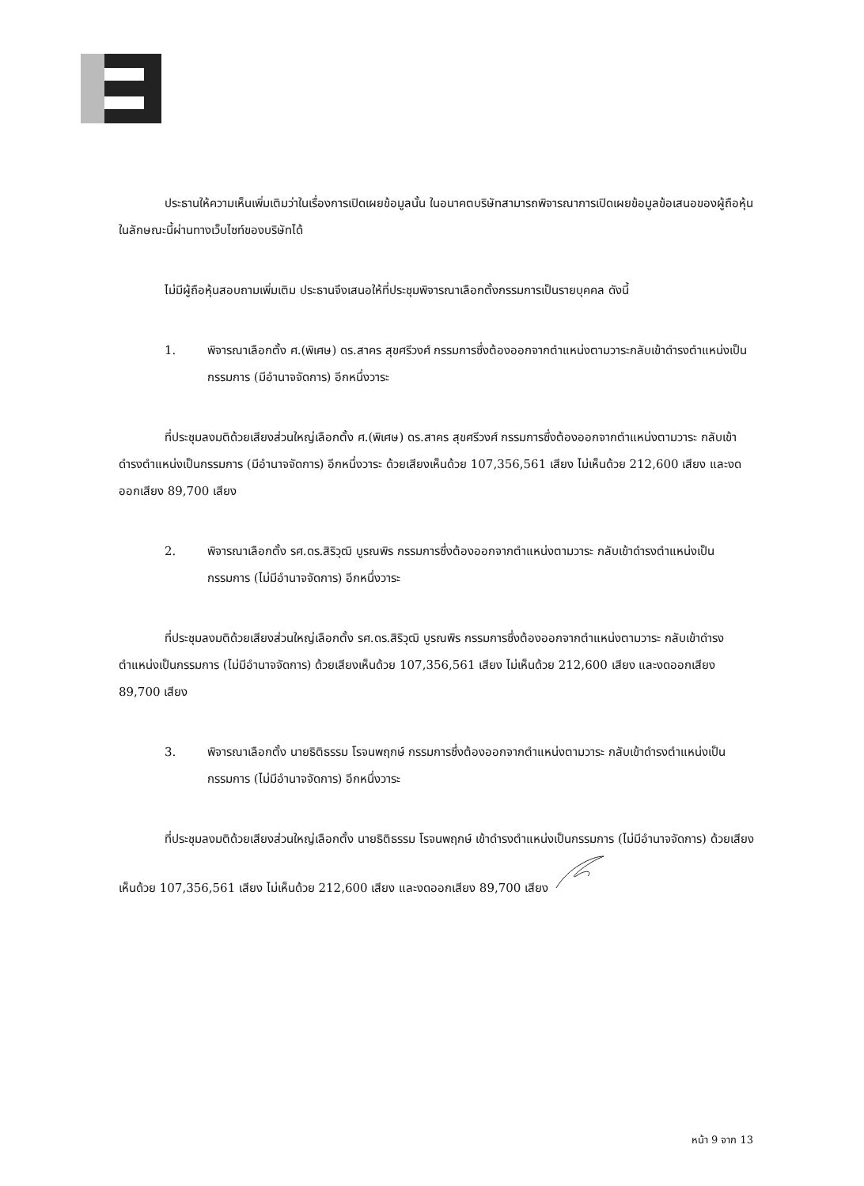ประธานให้ความเห็นเพิ่มเติมว่าในเรื่องการเปิดเผยข้อมูลนั้น ในอนาคตบริษัทสามารถพิจารณาการเปิดเผยข้อมูลข้อเสนอของผู้ถือหุ้นในลักษณะนี้ผ่านทางเว็บไซท์ของบริษัทได้
ไม่มีผู้ถือหุ้นสอบถามเพิ่มเติม ประธานจึงเสนอให้ที่ประชุมพิจารณาเลือกตั้งกรรมการเป็นรายบุคคล ดังนี้
1. พิจารณาเลือกตั้ง ศ.(พิเศษ) ดร.สาคร สุขศรีวงศ์ กรรมการซึ่งต้องออกจากตำแหน่งตามวาระกลับเข้าดำรงตำแหน่งเป็นกรรมการ (มีอำนาจจัดการ) อีกหนึ่งวาระ
ที่ประชุมลงมติด้วยเสียงส่วนใหญ่เลือกตั้ง ศ.(พิเศษ) ดร.สาคร สุขศรีวงศ์ กรรมการซึ่งต้องออกจากตำแหน่งตามวาระ กลับเข้าดำรงตำแหน่งเป็นกรรมการ (มีอำนาจจัดการ) อีกหนึ่งวาระ ด้วยเสียงเห็นด้วย 107,356,561 เสียง ไม่เห็นด้วย 212,600 เสียง และงดออกเสียง 89,700 เสียง
2. พิจารณาเลือกตั้ง รศ.ดร.สิริวุฒิ บูรณพิร กรรมการซึ่งต้องออกจากตำแหน่งตามวาระ กลับเข้าดำรงตำแหน่งเป็นกรรมการ (ไม่มีอำนาจจัดการ) อีกหนึ่งวาระ
ที่ประชุมลงมติด้วยเสียงส่วนใหญ่เลือกตั้ง รศ.ดร.สิริวุฒิ บูรณพิร กรรมการซึ่งต้องออกจากตำแหน่งตามวาระ กลับเข้าดำรงตำแหน่งเป็นกรรมการ (ไม่มีอำนาจจัดการ) ด้วยเสียงเห็นด้วย 107,356,561 เสียง ไม่เห็นด้วย 212,600 เสียง และงดออกเสียง 89,700 เสียง
3. พิจารณาเลือกตั้ง นายธิติธรรม โรจนพฤกษ์ กรรมการซึ่งต้องออกจากตำแหน่งตามวาระ กลับเข้าดำรงตำแหน่งเป็นกรรมการ (ไม่มีอำนาจจัดการ) อีกหนึ่งวาระ
ที่ประชุมลงมติด้วยเสียงส่วนใหญ่เลือกตั้ง นายธิติธรรม โรจนพฤกษ์ เข้าดำรงตำแหน่งเป็นกรรมการ (ไม่มีอำนาจจัดการ) ด้วยเสียงเห็นด้วย 107,356,561 เสียง ไม่เห็นด้วย 212,600 เสียง และงดออกเสียง 89,700 เสียง
หน้า 9 จาก 13